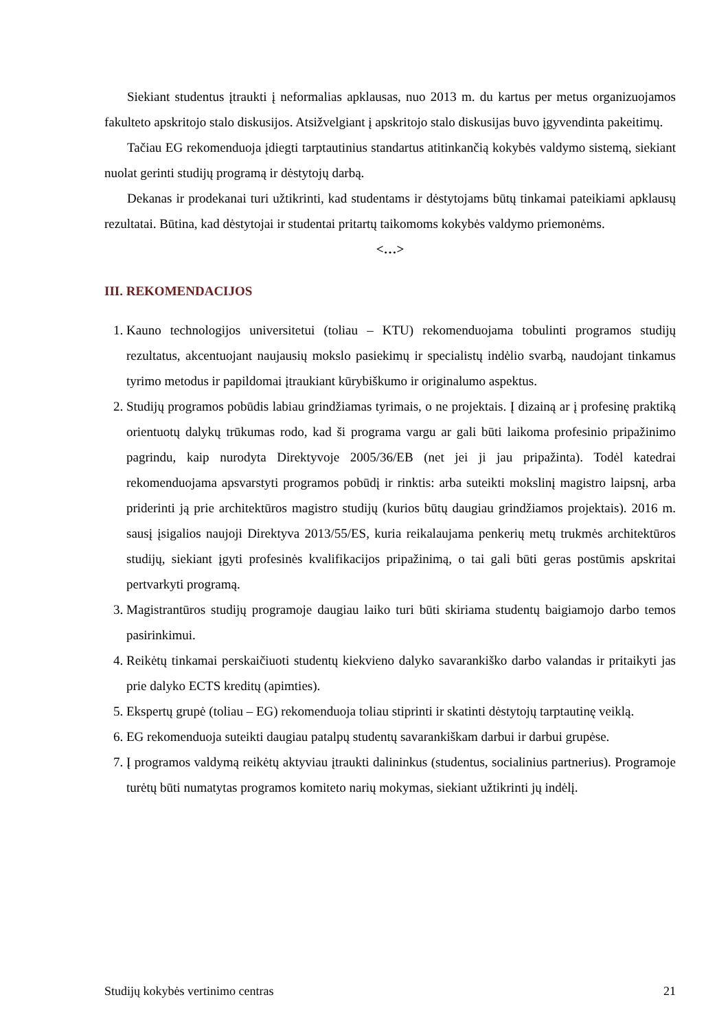Siekiant studentus įtraukti į neformalias apklausas, nuo 2013 m. du kartus per metus organizuojamos fakulteto apskritojo stalo diskusijos. Atsižvelgiant į apskritojo stalo diskusijas buvo įgyvendinta pakeitimų.
Tačiau EG rekomenduoja įdiegti tarptautinius standartus atitinkančią kokybės valdymo sistemą, siekiant nuolat gerinti studijų programą ir dėstytojų darbą.
Dekanas ir prodekanai turi užtikrinti, kad studentams ir dėstytojams būtų tinkamai pateikiami apklausų rezultatai. Būtina, kad dėstytojai ir studentai pritartų taikomoms kokybės valdymo priemonėms.
<…>
III. REKOMENDACIJOS
1. Kauno technologijos universitetui (toliau – KTU) rekomenduojama tobulinti programos studijų rezultatus, akcentuojant naujausių mokslo pasiekimų ir specialistų indėlio svarbą, naudojant tinkamus tyrimo metodus ir papildomai įtraukiant kūrybiškumo ir originalumo aspektus.
2. Studijų programos pobūdis labiau grindžiamas tyrimais, o ne projektais. Į dizainą ar į profesinę praktiką orientuotų dalykų trūkumas rodo, kad ši programa vargu ar gali būti laikoma profesinio pripažinimo pagrindu, kaip nurodyta Direktyvoje 2005/36/EB (net jei ji jau pripažinta). Todėl katedrai rekomenduojama apsvarstyti programos pobūdį ir rinktis: arba suteikti mokslinį magistro laipsnį, arba priderinti ją prie architektūros magistro studijų (kurios būtų daugiau grindžiamos projektais). 2016 m. sausį įsigalios naujoji Direktyva 2013/55/ES, kuria reikalaujama penkerių metų trukmės architektūros studijų, siekiant įgyti profesinės kvalifikacijos pripažinimą, o tai gali būti geras postūmis apskritai pertvarkyti programą.
3. Magistrantūros studijų programoje daugiau laiko turi būti skiriama studentų baigiamojo darbo temos pasirinkimui.
4. Reikėtų tinkamai perskaičiuoti studentų kiekvieno dalyko savarankiško darbo valandas ir pritaikyti jas prie dalyko ECTS kreditų (apimties).
5. Ekspertų grupė (toliau – EG) rekomenduoja toliau stiprinti ir skatinti dėstytojų tarptautinę veiklą.
6. EG rekomenduoja suteikti daugiau patalpų studentų savarankiškam darbui ir darbui grupėse.
7. Į programos valdymą reikėtų aktyviau įtraukti dalininkus (studentus, socialinius partnerius). Programoje turėtų būti numatytas programos komiteto narių mokymas, siekiant užtikrinti jų indėlį.
Studijų kokybės vertinimo centras 21